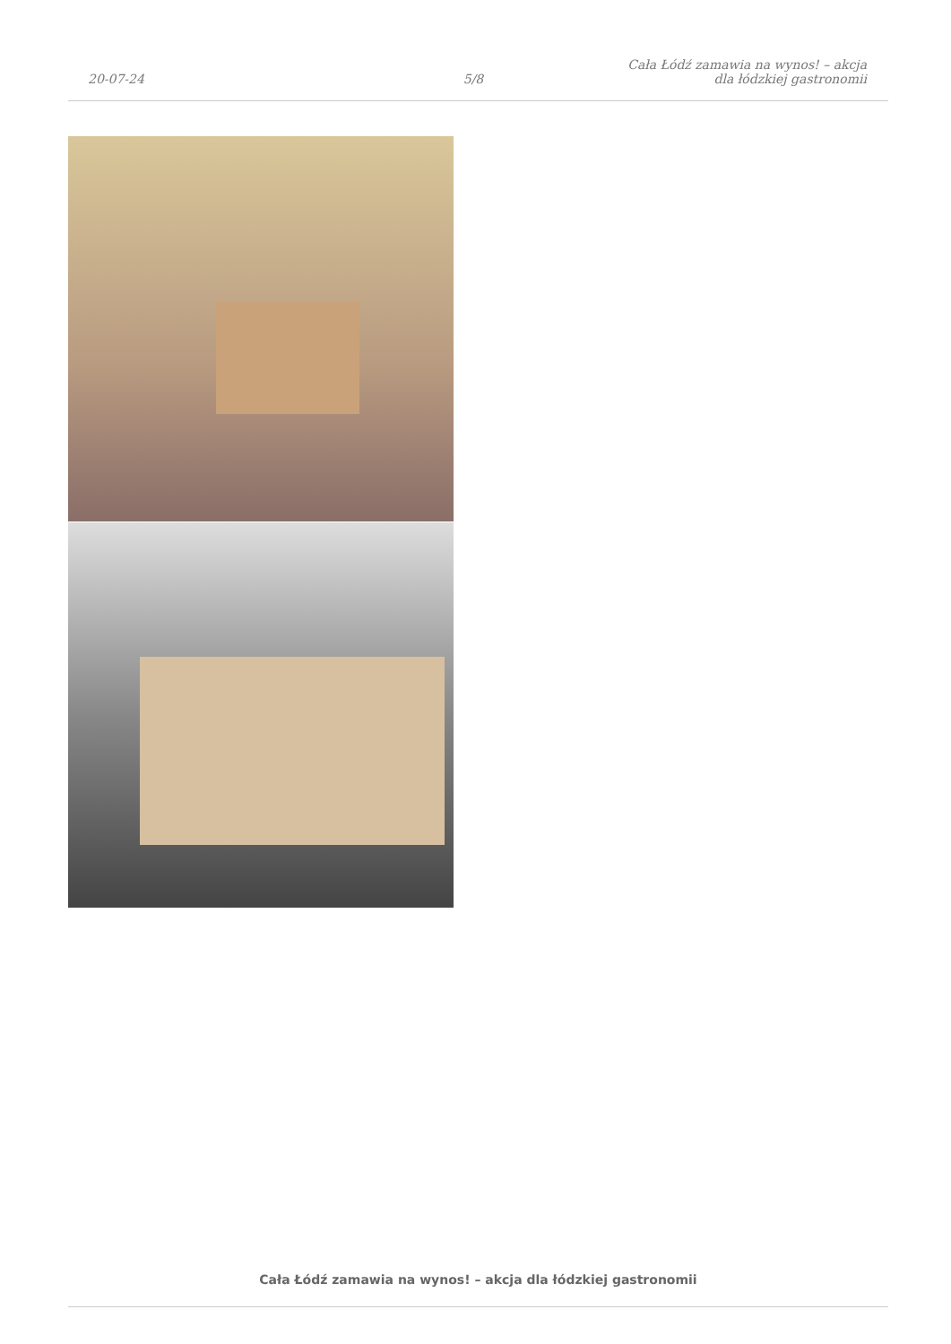20-07-24
5/8
Cała Łódź zamawia na wynos! – akcja
dla łódzkiej gastronomii
Cała Łódź zamawia na wynos! – akcja dla łódzkiej gastronomii